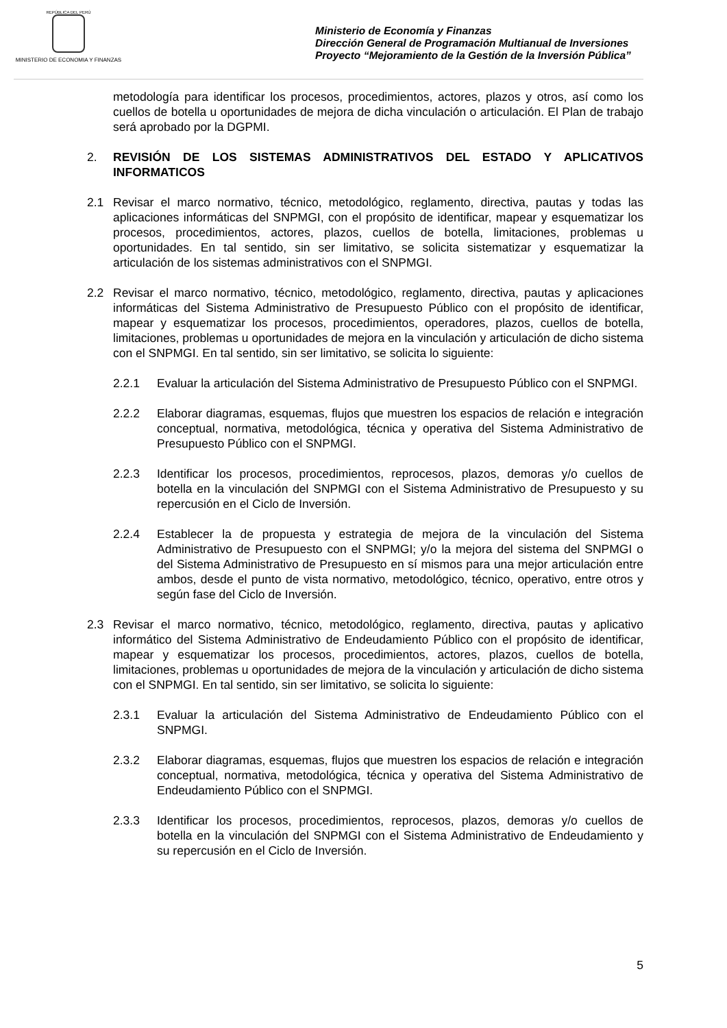REPÚBLICA DEL PERÚ
MINISTERIO DE ECONOMIA Y FINANZAS
Ministerio de Economía y Finanzas
Dirección General de Programación Multianual de Inversiones
Proyecto “Mejoramiento de la Gestión de la Inversión Pública”
metodología para identificar los procesos, procedimientos, actores, plazos y otros, así como los cuellos de botella u oportunidades de mejora de dicha vinculación o articulación. El Plan de trabajo será aprobado por la DGPMI.
2. REVISIÓN DE LOS SISTEMAS ADMINISTRATIVOS DEL ESTADO Y APLICATIVOS INFORMATICOS
2.1 Revisar el marco normativo, técnico, metodológico, reglamento, directiva, pautas y todas las aplicaciones informáticas del SNPMGI, con el propósito de identificar, mapear y esquematizar los procesos, procedimientos, actores, plazos, cuellos de botella, limitaciones, problemas u oportunidades. En tal sentido, sin ser limitativo, se solicita sistematizar y esquematizar la articulación de los sistemas administrativos con el SNPMGI.
2.2 Revisar el marco normativo, técnico, metodológico, reglamento, directiva, pautas y aplicaciones informáticas del Sistema Administrativo de Presupuesto Público con el propósito de identificar, mapear y esquematizar los procesos, procedimientos, operadores, plazos, cuellos de botella, limitaciones, problemas u oportunidades de mejora en la vinculación y articulación de dicho sistema con el SNPMGI. En tal sentido, sin ser limitativo, se solicita lo siguiente:
2.2.1 Evaluar la articulación del Sistema Administrativo de Presupuesto Público con el SNPMGI.
2.2.2 Elaborar diagramas, esquemas, flujos que muestren los espacios de relación e integración conceptual, normativa, metodológica, técnica y operativa del Sistema Administrativo de Presupuesto Público con el SNPMGI.
2.2.3 Identificar los procesos, procedimientos, reprocesos, plazos, demoras y/o cuellos de botella en la vinculación del SNPMGI con el Sistema Administrativo de Presupuesto y su repercusión en el Ciclo de Inversión.
2.2.4 Establecer la de propuesta y estrategia de mejora de la vinculación del Sistema Administrativo de Presupuesto con el SNPMGI; y/o la mejora del sistema del SNPMGI o del Sistema Administrativo de Presupuesto en sí mismos para una mejor articulación entre ambos, desde el punto de vista normativo, metodológico, técnico, operativo, entre otros y según fase del Ciclo de Inversión.
2.3 Revisar el marco normativo, técnico, metodológico, reglamento, directiva, pautas y aplicativo informático del Sistema Administrativo de Endeudamiento Público con el propósito de identificar, mapear y esquematizar los procesos, procedimientos, actores, plazos, cuellos de botella, limitaciones, problemas u oportunidades de mejora de la vinculación y articulación de dicho sistema con el SNPMGI. En tal sentido, sin ser limitativo, se solicita lo siguiente:
2.3.1 Evaluar la articulación del Sistema Administrativo de Endeudamiento Público con el SNPMGI.
2.3.2 Elaborar diagramas, esquemas, flujos que muestren los espacios de relación e integración conceptual, normativa, metodológica, técnica y operativa del Sistema Administrativo de Endeudamiento Público con el SNPMGI.
2.3.3 Identificar los procesos, procedimientos, reprocesos, plazos, demoras y/o cuellos de botella en la vinculación del SNPMGI con el Sistema Administrativo de Endeudamiento y su repercusión en el Ciclo de Inversión.
5